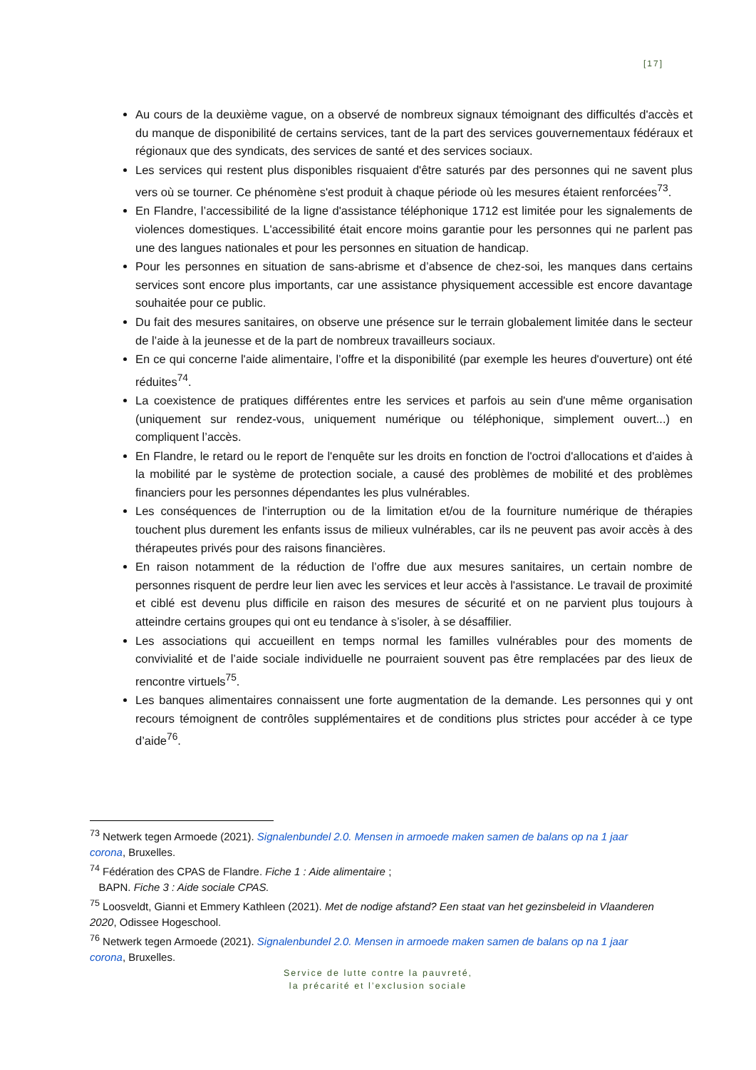[17]
Au cours de la deuxième vague, on a observé de nombreux signaux témoignant des difficultés d'accès et du manque de disponibilité de certains services, tant de la part des services gouvernementaux fédéraux et régionaux que des syndicats, des services de santé et des services sociaux.
Les services qui restent plus disponibles risquaient d'être saturés par des personnes qui ne savent plus vers où se tourner. Ce phénomène s'est produit à chaque période où les mesures étaient renforcées<sup>73</sup>.
En Flandre, l’accessibilité de la ligne d'assistance téléphonique 1712 est limitée pour les signalements de violences domestiques. L'accessibilité était encore moins garantie pour les personnes qui ne parlent pas une des langues nationales et pour les personnes en situation de handicap.
Pour les personnes en situation de sans-abrisme et d’absence de chez-soi, les manques dans certains services sont encore plus importants, car une assistance physiquement accessible est encore davantage souhaitée pour ce public.
Du fait des mesures sanitaires, on observe une présence sur le terrain globalement limitée dans le secteur de l’aide à la jeunesse et de la part de nombreux travailleurs sociaux.
En ce qui concerne l'aide alimentaire, l’offre et la disponibilité (par exemple les heures d'ouverture) ont été réduites<sup>74</sup>.
La coexistence de pratiques différentes entre les services et parfois au sein d'une même organisation (uniquement sur rendez-vous, uniquement numérique ou téléphonique, simplement ouvert...) en compliquent l’accès.
En Flandre, le retard ou le report de l'enquête sur les droits en fonction de l'octroi d'allocations et d'aides à la mobilité par le système de protection sociale, a causé des problèmes de mobilité et des problèmes financiers pour les personnes dépendantes les plus vulnérables.
Les conséquences de l'interruption ou de la limitation et/ou de la fourniture numérique de thérapies touchent plus durement les enfants issus de milieux vulnérables, car ils ne peuvent pas avoir accès à des thérapeutes privés pour des raisons financières.
En raison notamment de la réduction de l’offre due aux mesures sanitaires, un certain nombre de personnes risquent de perdre leur lien avec les services et leur accès à l'assistance. Le travail de proximité et ciblé est devenu plus difficile en raison des mesures de sécurité et on ne parvient plus toujours à atteindre certains groupes qui ont eu tendance à s’isoler, à se désaffilier.
Les associations qui accueillent en temps normal les familles vulnérables pour des moments de convivialité et de l’aide sociale individuelle ne pourraient souvent pas être remplacées par des lieux de rencontre virtuels<sup>75</sup>.
Les banques alimentaires connaissent une forte augmentation de la demande. Les personnes qui y ont recours témoignent de contrôles supplémentaires et de conditions plus strictes pour accéder à ce type d’aide<sup>76</sup>.
<sup>73</sup> Netwerk tegen Armoede (2021). Signalenbundel 2.0. Mensen in armoede maken samen de balans op na 1 jaar corona, Bruxelles.
<sup>74</sup> Fédération des CPAS de Flandre. Fiche 1 : Aide alimentaire ;
BAPN. Fiche 3 : Aide sociale CPAS.
<sup>75</sup> Loosveldt, Gianni et Emmery Kathleen (2021). Met de nodige afstand? Een staat van het gezinsbeleid in Vlaanderen 2020, Odissee Hogeschool.
<sup>76</sup> Netwerk tegen Armoede (2021). Signalenbundel 2.0. Mensen in armoede maken samen de balans op na 1 jaar corona, Bruxelles.
Service de lutte contre la pauvreté,
la précarité et l’exclusion sociale